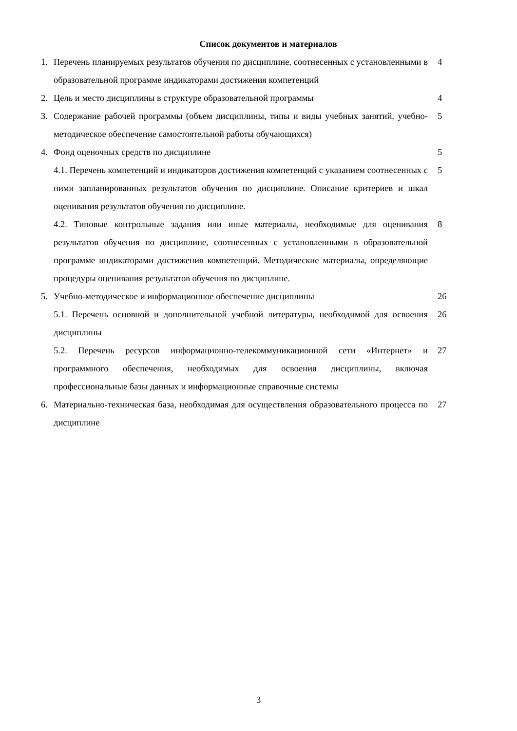Список документов и материалов
1. Перечень планируемых результатов обучения по дисциплине, соотнесенных с установленными в образовательной программе индикаторами достижения компетенций
4
2. Цель и место дисциплины в структуре образовательной программы 4
3. Содержание рабочей программы (объем дисциплины, типы и виды учебных занятий, учебно-методическое обеспечение самостоятельной работы обучающихся)
5
4. Фонд оценочных средств по дисциплине 5
4.1. Перечень компетенций и индикаторов достижения компетенций с указанием соотнесенных с ними запланированных результатов обучения по дисциплине. Описание критериев и шкал оценивания результатов обучения по дисциплине.
5
4.2. Типовые контрольные задания или иные материалы, необходимые для оценивания результатов обучения по дисциплине, соотнесенных с установленными в образовательной программе индикаторами достижения компетенций. Методические материалы, определяющие процедуры оценивания результатов обучения по дисциплине.
8
5. Учебно-методическое и информационное обеспечение дисциплины 26
5.1. Перечень основной и дополнительной учебной литературы, необходимой для освоения дисциплины
26
5.2. Перечень ресурсов информационно-телекоммуникационной сети «Интернет» и программного обеспечения, необходимых для освоения дисциплины, включая профессиональные базы данных и информационные справочные системы
27
6. Материально-техническая база, необходимая для осуществления образовательного процесса по дисциплине
27
3